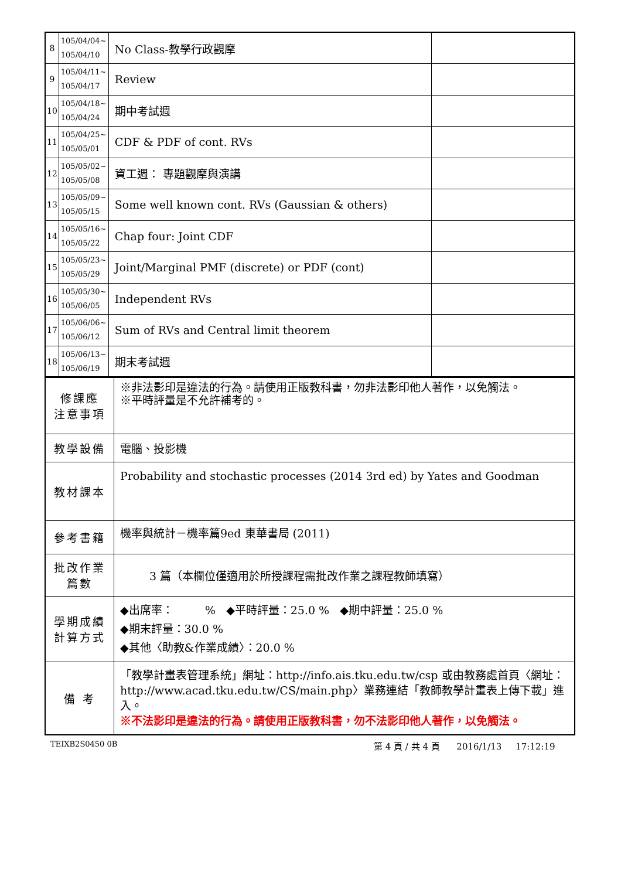| 8 | 105/04/04~ 105/04/10 | No Class-教學行政觀摩 | |
| 9 | 105/04/11~ 105/04/17 | Review | |
| 10 | 105/04/18~ 105/04/24 | 期中考試週 | |
| 11 | 105/04/25~ 105/05/01 | CDF & PDF of cont. RVs | |
| 12 | 105/05/02~ 105/05/08 | 資工週： 專題觀摩與演講 | |
| 13 | 105/05/09~ 105/05/15 | Some well known cont. RVs (Gaussian & others) | |
| 14 | 105/05/16~ 105/05/22 | Chap four: Joint CDF | |
| 15 | 105/05/23~ 105/05/29 | Joint/Marginal PMF (discrete) or PDF (cont) | |
| 16 | 105/05/30~ 105/06/05 | Independent RVs | |
| 17 | 105/06/06~ 105/06/12 | Sum of RVs and Central limit theorem | |
| 18 | 105/06/13~ 105/06/19 | 期末考試週 | |
| 修課應 注意事項 | ※非法影印是違法的行為。請使用正版教科書，勿非法影印他人著作，以免觸法。 ※平時評量是不允許補考的。 |
| 教學設備 | 電腦、投影機 |
| 教材課本 | Probability and stochastic processes (2014 3rd ed) by Yates and Goodman |
| 參考書籍 | 機率與統計－機率篇9ed 東華書局 (2011) |
| 批改作業 篇數 | 3 篇（本欄位僅適用於所授課程需批改作業之課程教師填寫） |
| 學期成績 計算方式 | ◆出席率： % ◆平時評量：25.0 % ◆期中評量：25.0 % ◆期末評量：30.0 % ◆其他〈助教&作業成績〉：20.0 % |
| 備 考 | 「教學計畫表管理系統」網址： http://info.ais.tku.edu.tw/csp 或由教務處首頁〈網址： http://www.acad.tku.edu.tw/CS/main.php 〉業務連結「教師教學計畫表上傳下載」進入。 ※不法影印是違法的行為。請使用正版教科書，勿不法影印他人著作，以免觸法。 |
TEIXB2S0450 0B
第 4 頁 / 共 4 頁 2016/1/13 17:12:19